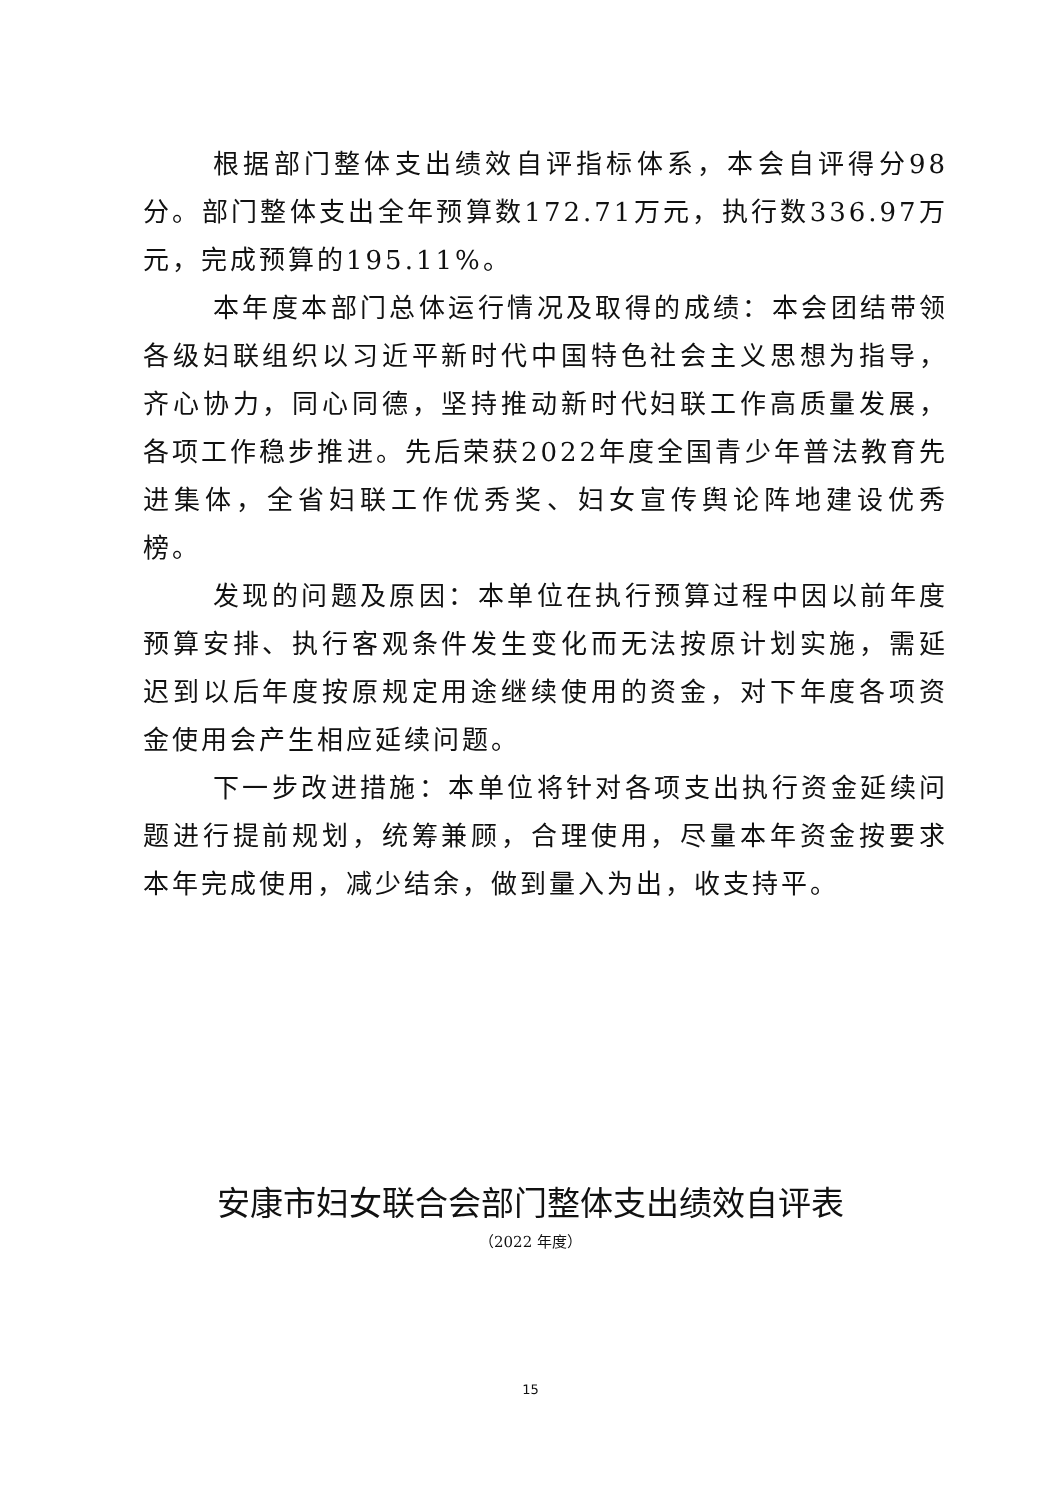根据部门整体支出绩效自评指标体系，本会自评得分98分。部门整体支出全年预算数172.71万元，执行数336.97万元，完成预算的195.11%。
本年度本部门总体运行情况及取得的成绩：本会团结带领各级妇联组织以习近平新时代中国特色社会主义思想为指导，齐心协力，同心同德，坚持推动新时代妇联工作高质量发展，各项工作稳步推进。先后荣获2022年度全国青少年普法教育先进集体，全省妇联工作优秀奖、妇女宣传舆论阵地建设优秀榜。
发现的问题及原因：本单位在执行预算过程中因以前年度预算安排、执行客观条件发生变化而无法按原计划实施，需延迟到以后年度按原规定用途继续使用的资金，对下年度各项资金使用会产生相应延续问题。
下一步改进措施：本单位将针对各项支出执行资金延续问题进行提前规划，统筹兼顾，合理使用，尽量本年资金按要求本年完成使用，减少结余，做到量入为出，收支持平。
安康市妇女联合会部门整体支出绩效自评表
（2022 年度）
15